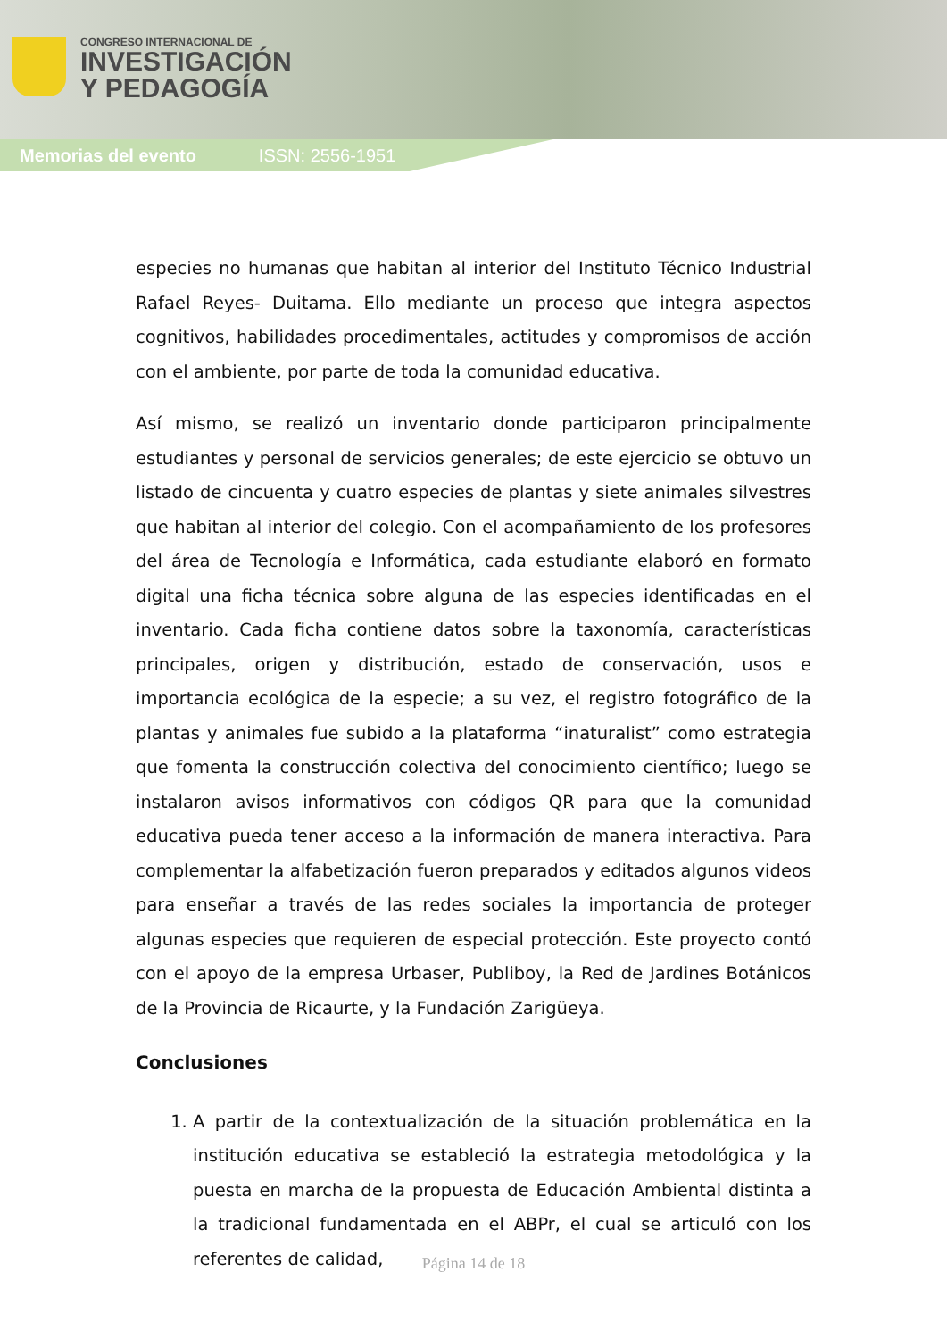CONGRESO INTERNACIONAL DE
INVESTIGACIÓN
Y PEDAGOGÍA
Memorias del evento ISSN: 2556-1951
especies no humanas que habitan al interior del Instituto Técnico Industrial Rafael Reyes- Duitama. Ello mediante un proceso que integra aspectos cognitivos, habilidades procedimentales, actitudes y compromisos de acción con el ambiente, por parte de toda la comunidad educativa.
Así mismo, se realizó un inventario donde participaron principalmente estudiantes y personal de servicios generales; de este ejercicio se obtuvo un listado de cincuenta y cuatro especies de plantas y siete animales silvestres que habitan al interior del colegio. Con el acompañamiento de los profesores del área de Tecnología e Informática, cada estudiante elaboró en formato digital una ficha técnica sobre alguna de las especies identificadas en el inventario. Cada ficha contiene datos sobre la taxonomía, características principales, origen y distribución, estado de conservación, usos e importancia ecológica de la especie; a su vez, el registro fotográfico de la plantas y animales fue subido a la plataforma “inaturalist” como estrategia que fomenta la construcción colectiva del conocimiento científico; luego se instalaron avisos informativos con códigos QR para que la comunidad educativa pueda tener acceso a la información de manera interactiva. Para complementar la alfabetización fueron preparados y editados algunos videos para enseñar a través de las redes sociales la importancia de proteger algunas especies que requieren de especial protección. Este proyecto contó con el apoyo de la empresa Urbaser, Publiboy, la Red de Jardines Botánicos de la Provincia de Ricaurte, y la Fundación Zarigüeya.
Conclusiones
1. A partir de la contextualización de la situación problemática en la institución educativa se estableció la estrategia metodológica y la puesta en marcha de la propuesta de Educación Ambiental distinta a la tradicional fundamentada en el ABPr, el cual se articuló con los referentes de calidad,
Página 14 de 18